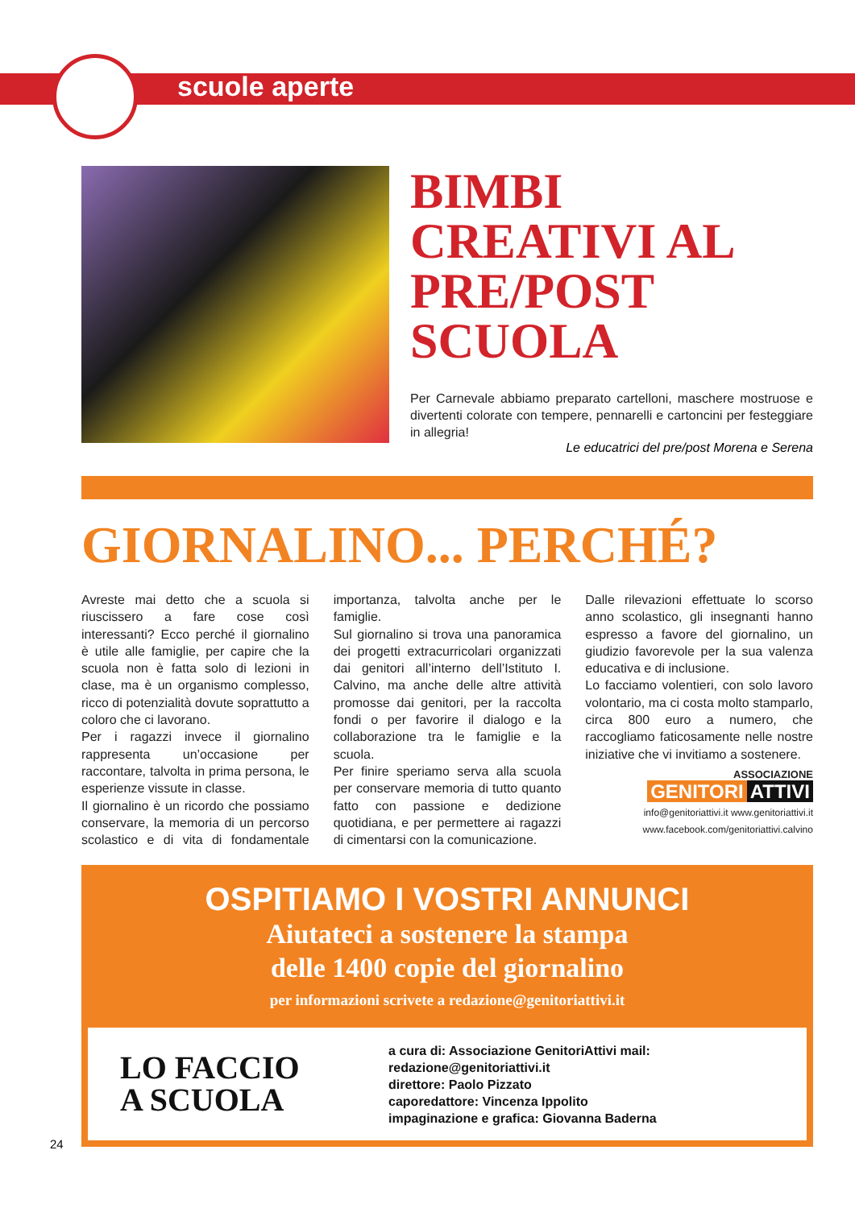scuole aperte
BIMBI CREATIVI AL PRE/POST SCUOLA
Per Carnevale abbiamo preparato cartelloni, maschere mostruose e divertenti colorate con tempere, pennarelli e cartoncini per festeggiare in allegria!
Le educatrici del pre/post Morena e Serena
GIORNALINO... PERCHÉ?
Avreste mai detto che a scuola si riuscissero a fare cose così interessanti? Ecco perché il giornalino è utile alle famiglie, per capire che la scuola non è fatta solo di lezioni in clase, ma è un organismo complesso, ricco di potenzialità dovute soprattutto a coloro che ci lavorano.
Per i ragazzi invece il giornalino rappresenta un’occasione per raccontare, talvolta in prima persona, le esperienze vissute in classe.
Il giornalino è un ricordo che possiamo conservare, la memoria di un percorso scolastico e di vita di fondamentale importanza, talvolta anche per le famiglie.
Sul giornalino si trova una panoramica dei progetti extracurricolari organizzati dai genitori all’interno dell’Istituto I. Calvino, ma anche delle altre attività promosse dai genitori, per la raccolta fondi o per favorire il dialogo e la collaborazione tra le famiglie e la scuola.
Per finire speriamo serva alla scuola per conservare memoria di tutto quanto fatto con passione e dedizione quotidiana, e per permettere ai ragazzi di cimentarsi con la comunicazione.
Dalle rilevazioni effettuate lo scorso anno scolastico, gli insegnanti hanno espresso a favore del giornalino, un giudizio favorevole per la sua valenza educativa e di inclusione.
Lo facciamo volentieri, con solo lavoro volontario, ma ci costa molto stamparlo, circa 800 euro a numero, che raccogliamo faticosamente nelle nostre iniziative che vi invitiamo a sostenere.
ASSOCIAZIONE
GENITORI ATTIVI
info@genitoriattivi.it www.genitoriattivi.it
www.facebook.com/genitoriattivi.calvino
OSPITIAMO I VOSTRI ANNUNCI
Aiutateci a sostenere la stampa
delle 1400 copie del giornalino
per informazioni scrivete a redazione@genitoriattivi.it
LO FACCIO
A SCUOLA
a cura di: Associazione GenitoriAttivi mail: redazione@genitoriattivi.it
direttore: Paolo Pizzato
caporedattore: Vincenza Ippolito
impaginazione e grafica: Giovanna Baderna
24